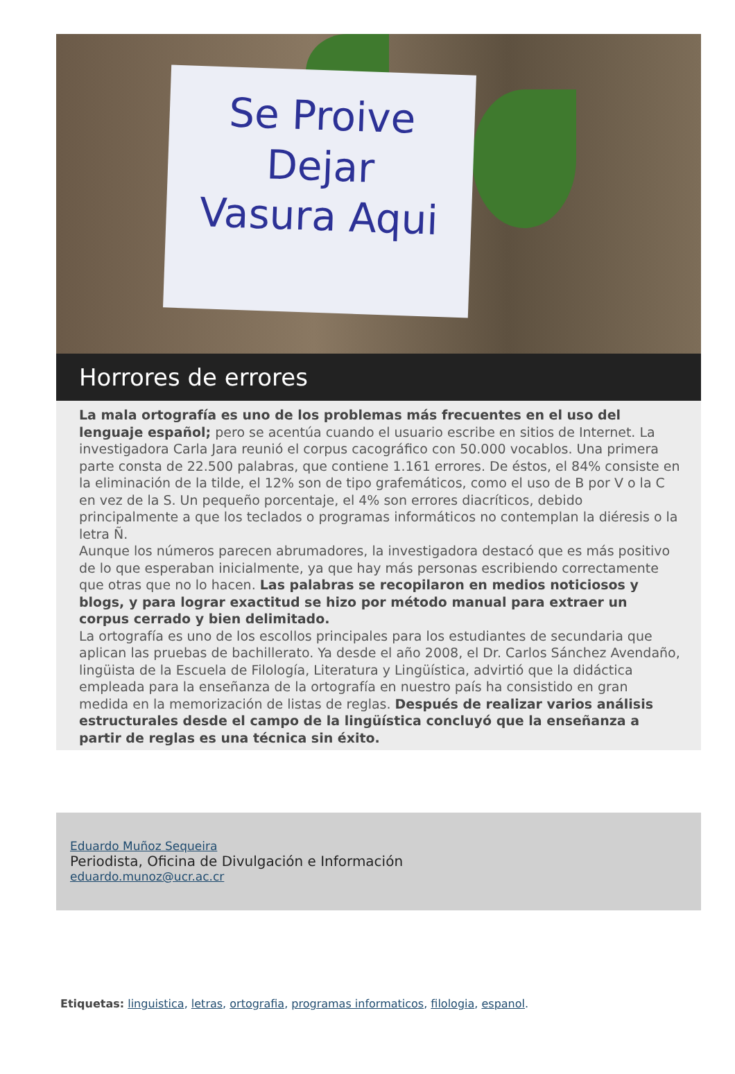Se Proive
Dejar
Vasura Aqui
Horrores de errores
La mala ortografía es uno de los problemas más frecuentes en el uso del lenguaje español; pero se acentúa cuando el usuario escribe en sitios de Internet. La investigadora Carla Jara reunió el corpus cacográfico con 50.000 vocablos. Una primera parte consta de 22.500 palabras, que contiene 1.161 errores. De éstos, el 84% consiste en la eliminación de la tilde, el 12% son de tipo grafemáticos, como el uso de B por V o la C en vez de la S. Un pequeño porcentaje, el 4% son errores diacríticos, debido principalmente a que los teclados o programas informáticos no contemplan la diéresis o la letra Ñ.
Aunque los números parecen abrumadores, la investigadora destacó que es más positivo de lo que esperaban inicialmente, ya que hay más personas escribiendo correctamente que otras que no lo hacen. Las palabras se recopilaron en medios noticiosos y blogs, y para lograr exactitud se hizo por método manual para extraer un corpus cerrado y bien delimitado.
La ortografía es uno de los escollos principales para los estudiantes de secundaria que aplican las pruebas de bachillerato. Ya desde el año 2008, el Dr. Carlos Sánchez Avendaño, lingüista de la Escuela de Filología, Literatura y Lingüística, advirtió que la didáctica empleada para la enseñanza de la ortografía en nuestro país ha consistido en gran medida en la memorización de listas de reglas. Después de realizar varios análisis estructurales desde el campo de la lingüística concluyó que la enseñanza a partir de reglas es una técnica sin éxito.
Eduardo Muñoz Sequeira
Periodista, Oficina de Divulgación e Información
eduardo.munoz@ucr.ac.cr
Etiquetas: linguistica, letras, ortografia, programas informaticos, filologia, espanol.